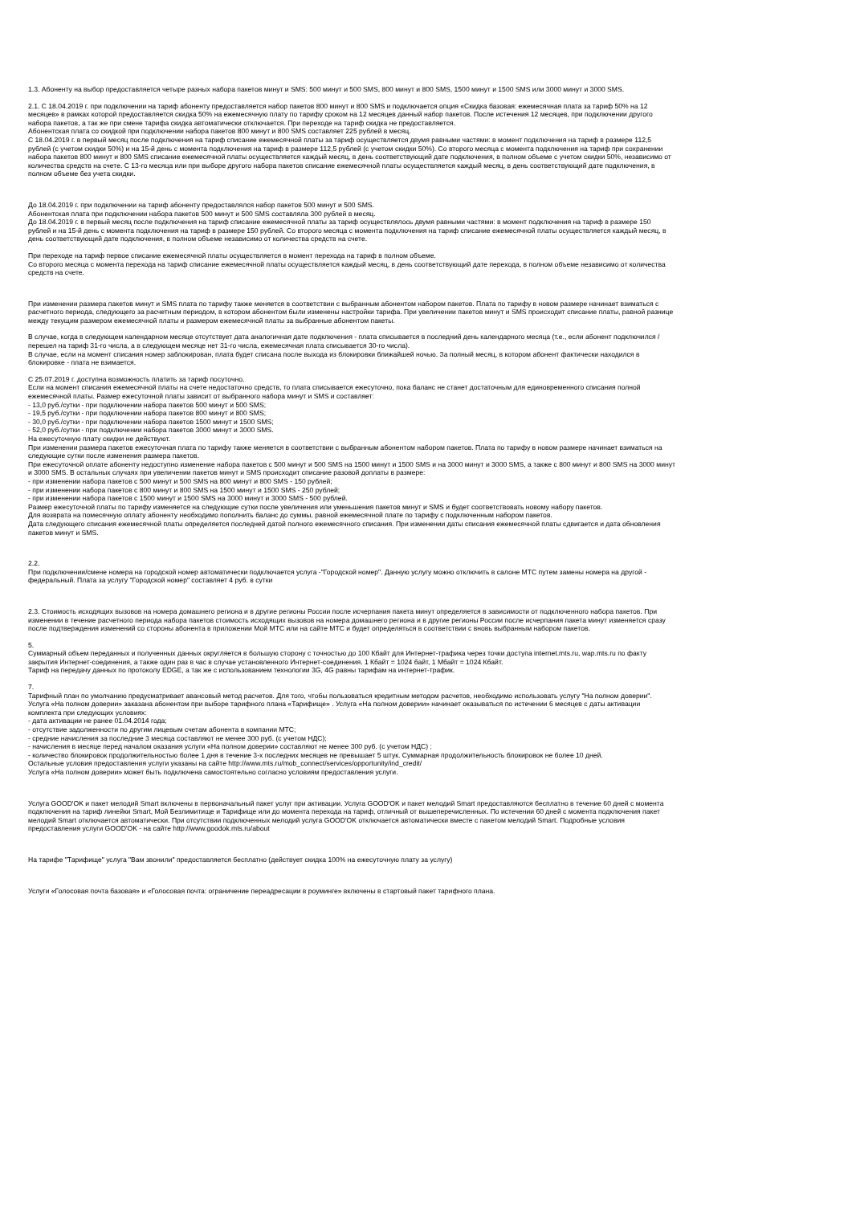1.3. Абоненту на выбор предоставляется четыре разных набора пакетов минут и SMS: 500 минут и 500 SMS, 800 минут и 800 SMS, 1500 минут и 1500 SMS или 3000 минут и 3000 SMS.
2.1. С 18.04.2019 г. при подключении на тариф абоненту предоставляется набор пакетов 800 минут и 800 SMS и подключается опция «Скидка базовая: ежемесячная плата за тариф 50% на 12 месяцев» в рамках которой предоставляется скидка 50% на ежемесячную плату по тарифу сроком на 12 месяцев данный набор пакетов. После истечения 12 месяцев, при подключении другого набора пакетов, а так же при смене тарифа скидка автоматически отключается. При переходе на тариф скидка не предоставляется.
Абонентская плата со скидкой при подключении набора пакетов 800 минут и 800 SMS составляет 225 рублей в месяц.
С 18.04.2019 г. в первый месяц после подключения на тариф списание ежемесячной платы за тариф осуществляется двумя равными частями: в момент подключения на тариф в размере 112,5 рублей (с учетом скидки 50%) и на 15-й день с момента подключения на тариф в размере 112,5 рублей (с учетом скидки 50%). Со второго месяца с момента подключения на тариф при сохранении набора пакетов 800 минут и 800 SMS списание ежемесячной платы осуществляется каждый месяц, в день соответствующий дате подключения, в полном объеме с учетом скидки 50%, независимо от количества средств на счете. С 13-го месяца или при выборе другого набора пакетов списание ежемесячной платы осуществляется каждый месяц, в день соответствующий дате подключения, в полном объеме без учета скидки.
До 18.04.2019 г. при подключении на тариф абоненту предоставлялся набор пакетов 500 минут и 500 SMS.
Абонентская плата при подключении набора пакетов 500 минут и 500 SMS составляла 300 рублей в месяц.
До 18.04.2019 г. в первый месяц после подключения на тариф списание ежемесячной платы за тариф осуществлялось двумя равными частями: в момент подключения на тариф в размере 150 рублей и на 15-й день с момента подключения на тариф в размере 150 рублей. Со второго месяца с момента подключения на тариф списание ежемесячной платы осуществляется каждый месяц, в день соответствующий дате подключения, в полном объеме независимо от количества средств на счете.
При переходе на тариф первое списание ежемесячной платы осуществляется в момент перехода на тариф в полном объеме.
Со второго месяца с момента перехода на тариф списание ежемесячной платы осуществляется каждый месяц, в день соответствующий дате перехода, в полном объеме независимо от количества средств на счете.
При изменении размера пакетов минут и SMS плата по тарифу также меняется в соответствии с выбранным абонентом набором пакетов. Плата по тарифу в новом размере начинает взиматься с расчетного периода, следующего за расчетным периодом, в котором абонентом были изменены настройки тарифа. При увеличении пакетов минут и SMS происходит списание платы, равной разнице между текущим размером ежемесячной платы и размером ежемесячной платы за выбранные абонентом пакеты.
В случае, когда в следующем календарном месяце отсутствует дата аналогичная дате подключения - плата списывается в последний день календарного месяца (т.е., если абонент подключился / перешел на тариф 31-го числа, а в следующем месяце нет 31-го числа, ежемесячная плата списывается 30-го числа).
В случае, если на момент списания номер заблокирован, плата будет списана после выхода из блокировки ближайшей ночью. За полный месяц, в котором абонент фактически находился в блокировке - плата не взимается.
С 25.07.2019 г. доступна возможность платить за тариф посуточно.
Если на момент списания ежемесячной платы на счете недостаточно средств, то плата списывается ежесуточно, пока баланс не станет достаточным для единовременного списания полной ежемесячной платы. Размер ежесуточной платы зависит от выбранного набора минут и SMS и составляет:
- 13,0 руб./сутки - при подключении набора пакетов 500 минут и 500 SMS;
- 19,5 руб./сутки - при подключении набора пакетов 800 минут и 800 SMS;
- 30,0 руб./сутки - при подключении набора пакетов 1500 минут и 1500 SMS;
- 52,0 руб./сутки - при подключении набора пакетов 3000 минут и 3000 SMS.
На ежесуточную плату скидки не действуют.
При изменении размера пакетов ежесуточная плата по тарифу также меняется в соответствии с выбранным абонентом набором пакетов. Плата по тарифу в новом размере начинает взиматься на следующие сутки после изменения размера пакетов.
При ежесуточной оплате абоненту недоступно изменение набора пакетов с 500 минут и 500 SMS на 1500 минут и 1500 SMS и на 3000 минут и 3000 SMS, а также с 800 минут и 800 SMS на 3000 минут и 3000 SMS. В остальных случаях при увеличении пакетов минут и SMS происходит списание разовой доплаты в размере:
- при изменении набора пакетов с 500 минут и 500 SMS на 800 минут и 800 SMS - 150 рублей;
- при изменении набора пакетов с 800 минут и 800 SMS на 1500 минут и 1500 SMS - 250 рублей;
- при изменении набора пакетов с 1500 минут и 1500 SMS на 3000 минут и 3000 SMS - 500 рублей.
Размер ежесуточной платы по тарифу изменяется на следующие сутки после увеличения или уменьшения пакетов минут и SMS и будет соответствовать новому набору пакетов.
Для возврата на помесячную оплату абоненту необходимо пополнить баланс до суммы, равной ежемесячной плате по тарифу с подключенным набором пакетов.
Дата следующего списания ежемесячной платы определяется последней датой полного ежемесячного списания. При изменении даты списания ежемесячной платы сдвигается и дата обновления пакетов минут и SMS.
2.2.
При подключении/смене номера на городской номер автоматически подключается услуга -"Городской номер". Данную услугу можно отключить в салоне МТС путем замены номера на другой - федеральный. Плата за услугу "Городской номер" составляет 4 руб. в сутки
2.3. Стоимость исходящих вызовов на номера домашнего региона и в другие регионы России после исчерпания пакета минут определяется в зависимости от подключенного набора пакетов. При изменении в течение расчетного периода набора пакетов стоимость исходящих вызовов на номера домашнего региона и в другие регионы России после исчерпания пакета минут изменяется сразу после подтверждения изменений со стороны абонента в приложении Мой МТС или на сайте МТС и будет определяться в соответствии с вновь выбранным набором пакетов.
5.
Суммарный объем переданных и полученных данных округляется в большую сторону с точностью до 100 Кбайт для Интернет-трафика через точки доступа internet.mts.ru, wap.mts.ru по факту закрытия Интернет-соединения, а также один раз в час в случае установленного Интернет-соединения. 1 Кбайт = 1024 байт, 1 Мбайт = 1024 Кбайт.
Тариф на передачу данных по протоколу EDGE, а так же с использованием технологии 3G, 4G равны тарифам на интернет-трафик.
7.
Тарифный план по умолчанию предусматривает авансовый метод расчетов. Для того, чтобы пользоваться кредитным методом расчетов, необходимо использовать услугу "На полном доверии".
Услуга «На полном доверии» заказана абонентом при выборе тарифного плана «Тарифище» . Услуга «На полном доверии» начинает оказываться по истечении 6 месяцев с даты активации комплекта при следующих условиях:
- дата активации не ранее 01.04.2014 года;
- отсутствие задолженности по другим лицевым счетам абонента в компании МТС;
- средние начисления за последние 3 месяца составляют не менее 300 руб. (с учетом НДС);
- начисления в месяце перед началом оказания услуги «На полном доверии» составляют не менее 300 руб. (с учетом НДС) ;
- количество блокировок продолжительностью более 1 дня в течение 3-х последних месяцев не превышает 5 штук. Суммарная продолжительность блокировок не более 10 дней.
Остальные условия предоставления услуги указаны на сайте http://www.mts.ru/mob_connect/services/opportunity/ind_credit/
Услуга «На полном доверии» может быть подключена самостоятельно согласно условиям предоставления услуги.
Услуга GOOD'OK и пакет мелодий Smart включены в первоначальный пакет услуг при активации. Услуга GOOD'OK и пакет мелодий Smart предоставляются бесплатно в течение 60 дней с момента подключения на тариф линейки Smart, Мой Безлимитище и Тарифище или до момента перехода на тариф, отличный от вышеперечисленных. По истечении 60 дней с момента подключения пакет мелодий Smart отключается автоматически. При отсутствии подключенных мелодий услуга GOOD'OK отключается автоматически вместе с пакетом мелодий Smart. Подробные условия предоставления услуги GOOD'OK - на сайте http://www.goodok.mts.ru/about
На тарифе "Тарифище" услуга "Вам звонили" предоставляется бесплатно (действует скидка 100% на ежесуточную плату за услугу)
Услуги «Голосовая почта базовая» и «Голосовая почта: ограничение переадресации в роуминге» включены в стартовый пакет тарифного плана.